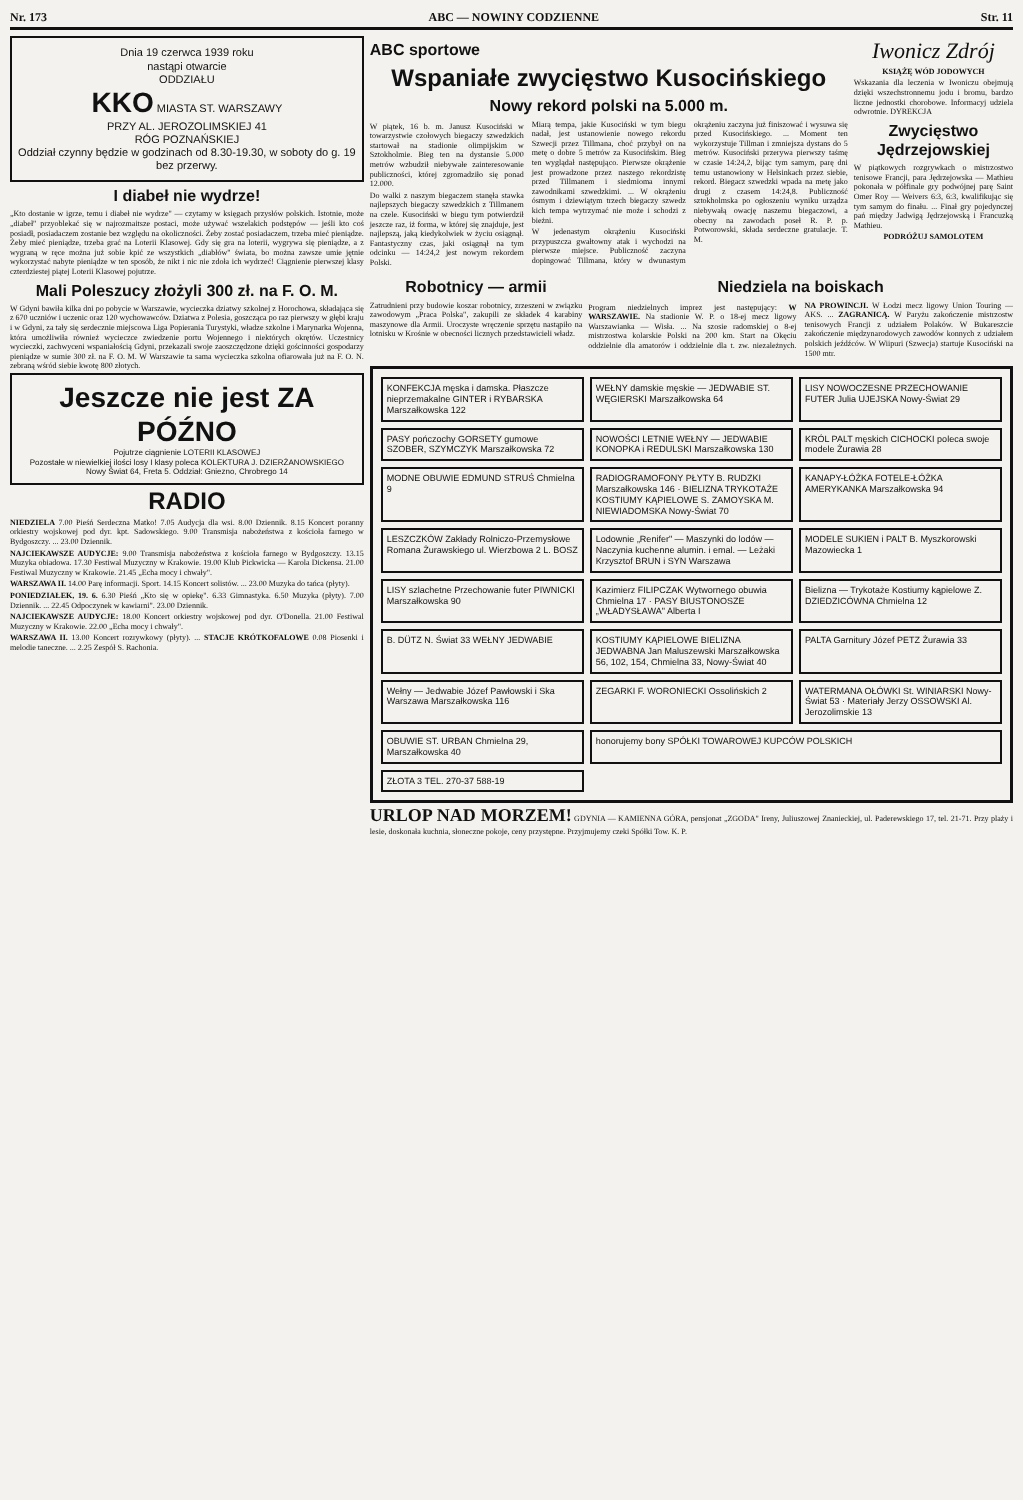Nr. 173 ABC — NOWINY CODZIENNE Str. 11
Dnia 19 czerwca 1939 roku
nastąpi otwarcie
ODDZIAŁU
KKO MIASTA ST. WARSZAWY
PRZY AL. JEROZOLIMSKIEJ 41
RÓG POZNAŃSKIEJ
Oddział czynny będzie w godzinach od 8.30-19.30, w soboty do g. 19
bez przerwy.
I diabeł nie wydrze!
„Kto dostanie w igrze, temu i diabeł nie wydrze" — czytamy w księgach przysłów polskich. Istotnie, może „diabeł" przyoblekać się w najrozmaitsze postaci, może używać wszelakich podstępów — jeśli kto coś posiadł, posiadaczem zostanie bez względu na okoliczności. Żeby zostać posiadaczem, trzeba mieć pieniądze. Żeby mieć pieniądze, trzeba grać na Loterii Klasowej. Gdy się gra na loterii, wygrywa się pieniądze, a z wygraną w ręce można już sobie kpić ze wszystkich „diabłów" świata, bo można zawsze umie jętnie wykorzystać nabyte pieniądze w ten sposób, że nikt i nic nie zdoła ich wydrzeć! Ciągnienie pierwszej klasy czterdziestej piątej Loterii Klasowej pojutrze.
Mali Poleszucy złożyli 300 zł. na F. O. M.
W Gdyni bawiła kilka dni po pobycie w Warszawie, wycieczka dziatwy szkolnej z Horochowa, składająca się z 670 uczniów i uczenic oraz 120 wychowawców. Dziatwa z Polesia, goszcząca po raz pierwszy w głębi kraju i w Gdyni, za tały się serdecznie miejscowa Liga Popierania Turystyki, władze szkolne i Marynarka Wojenna, która umożliwiła również wycieczce zwiedzenie portu Wojennego i niektórych okrętów. Uczestnicy wycieczki, zachwyceni wspaniałością Gdyni, przekazali swoje zaoszczędzone dzięki gościnności gospodarzy pieniądze w sumie 300 zł. na F. O. M. W Warszawie ta sama wycieczka szkolna ofiarowała już na F. O. N. zebraną wśród siebie kwotę 800 złotych.
Jeszcze nie jest ZA PÓŹNO
Pojutrze ciągnienie LOTERII KLASOWEJ
Pozostałe w niewielkiej ilości losy I klasy poleca KOLEKTURA J. DZIERŻANOWSKIEGO
Nowy Świat 64, Freta 5. Oddział: Gniezno, Chrobrego 14
RADIO
NIEDZIELA 7.00 Pieśń Serdeczna Matko! 7.05 Audycja dla wsi. 8.00 Dziennik. 8.15 Koncert poranny orkiestry wojskowej pod dyr. kpt. Sadowskiego. 9.00 Transmisja nabożeństwa z kościoła farnego w Bydgoszczy. ... 23.00 Dziennik.
NAJCIEKAWSZE AUDYCJE: 9.00 Transmisja nabożeństwa z kościoła farnego w Bydgoszczy. 13.15 Muzyka obiadowa. 17.30 Festiwal Muzyczny w Krakowie. 19.00 Klub Pickwicka — Karola Dickensa. 21.00 Festiwal Muzyczny w Krakowie. 21.45 „Echa mocy i chwały".
WARSZAWA II. 14.00 Parę informacji. Sport. 14.15 Koncert solistów. ... 23.00 Muzyka do tańca (płyty).
PONIEDZIAŁEK, 19. 6. 6.30 Pieśń „Kto się w opiekę". 6.33 Gimnastyka. 6.50 Muzyka (płyty). 7.00 Dziennik. ... 22.45 Odpoczynek w kawiarni". 23.00 Dziennik.
NAJCIEKAWSZE AUDYCJE: 18.00 Koncert orkiestry wojskowej pod dyr. O'Donella. 21.00 Festiwal Muzyczny w Krakowie. 22.00 „Echa mocy i chwały".
WARSZAWA II. 13.00 Koncert rozrywkowy (płyty). ... STACJE KRÓTKOFALOWE 0.08 Piosenki i melodie taneczne. ... 2.25 Zespół S. Rachonia.
ABC sportowe
Wspaniałe zwycięstwo Kusocińskiego
Nowy rekord polski na 5.000 m.
W piątek, 16 b. m. Janusz Kusociński w towarzystwie czołowych biegaczy szwedzkich startował na stadionie olimpijskim w Sztokholmie. Bieg ten na dystansie 5.000 metrów wzbudził niebywałe zainteresowanie publiczności, której zgromadziło się ponad 12.000.
Do walki z naszym biegaczem stanęła stawka najlepszych biegaczy szwedzkich z Tillmanem na czele. Kusociński w biegu tym potwierdził jeszcze raz, iż forma, w której się znajduje, jest najlepszą, jaką kiedykolwiek w życiu osiągnął. Fantastyczny czas, jaki osiągnął na tym odcinku — 14:24,2 jest nowym rekordem Polski.
Miarą tempa, jakie Kusociński w tym biegu nadał, jest ustanowienie nowego rekordu Szwecji przez Tillmana, choć przybył on na metę o dobre 5 metrów za Kusocińskim. Bieg ten wyglądał następująco. Pierwsze okrążenie jest prowadzone przez naszego rekordzistę przed Tillmanem i siedmioma innymi zawodnikami szwedzkimi. ... W okrążeniu ósmym i dziewiątym trzech biegaczy szwedz kich tempa wytrzymać nie może i schodzi z bieżni.
W jedenastym okrążeniu Kusociński przypuszcza gwałtowny atak i wychodzi na pierwsze miejsce. Publiczność zaczyna dopingować Tillmana, który w dwunastym okrążeniu zaczyna już finiszować i wysuwa się przed Kusocińskiego. ... Moment ten wykorzystuje Tillman i zmniejsza dystans do 5 metrów. Kusociński przerywa pierwszy taśmę w czasie 14:24,2, bijąc tym samym, parę dni temu ustanowiony w Helsinkach przez siebie, rekord. Biegacz szwedzki wpada na metę jako drugi z czasem 14:24,8. Publiczność sztokholmska po ogłoszeniu wyniku urządza niebywałą owację naszemu biegaczowi, a obecny na zawodach poseł R. P. p. Potworowski, składa serdeczne gratulacje. T. M.
Iwonicz Zdrój
KSIĄŻĘ WÓD JODOWYCH
Wskazania dla leczenia w Iwoniczu obejmują dzięki wszechstronnemu jodu i bromu, bardzo liczne jednostki chorobowe. Informacyj udziela odwrotnie. DYREKCJA
Zwycięstwo Jędrzejowskiej
W piątkowych rozgrywkach o mistrzostwo tenisowe Francji, para Jędrzejowska — Mathieu pokonała w półfinale gry podwójnej parę Saint Omer Roy — Weivers 6:3, 6:3, kwalifikując się tym samym do finału. ... Finał gry pojedynczej pań między Jadwigą Jędrzejowską i Francuzką Mathieu.
PODRÓŻUJ SAMOLOTEM
Robotnicy — armii
Zatrudnieni przy budowie koszar robotnicy, zrzeszeni w związku zawodowym „Praca Polska", zakupili ze składek 4 karabiny maszynowe dla Armii. Uroczyste wręczenie sprzętu nastąpiło na lotnisku w Krośnie w obecności licznych przedstawicieli władz.
Niedziela na boiskach
Program niedzielnych imprez jest następujący: W WARSZAWIE. Na stadionie W. P. o 18-ej mecz ligowy Warszawianka — Wisła. ... Na szosie radomskiej o 8-ej mistrzostwa kolarskie Polski na 200 km. Start na Okęciu oddzielnie dla amatorów i oddzielnie dla t. zw. niezależnych. NA PROWINCJI. W Łodzi mecz ligowy Union Touring — AKS. ... ZAGRANICĄ. W Paryżu zakończenie mistrzostw tenisowych Francji z udziałem Polaków. W Bukareszcie zakończenie międzynarodowych zawodów konnych z udziałem polskich jeźdźców. W Wiipuri (Szwecja) startuje Kusociński na 1500 mtr.
KONFEKCJA męska i damska. Płaszcze nieprzemakalne GINTER i RYBARSKA Marszałkowska 122
WEŁNY damskie męskie — JEDWABIE ST. WĘGIERSKI Marszałkowska 64
LISY NOWOCZESNE PRZECHOWANIE FUTER Julia UJEJSKA Nowy-Świat 29
PASY pończochy GORSETY gumowe SZOBER, SZYMCZYK Marszałkowska 72
NOWOŚCI LETNIE WEŁNY — JEDWABIE KONOPKA i REDULSKI Marszałkowska 130
KRÓL PALT męskich CICHOCKI poleca swoje modele Żurawia 28
MODNE OBUWIE EDMUND STRUŚ Chmielna 9
RADIOGRAMOFONY PŁYTY B. RUDZKI Marszałkowska 146 · BIELIZNA TRYKOTAŻE KOSTIUMY KĄPIELOWE S. ZAMOYSKA M. NIEWIADOMSKA Nowy-Świat 70
KANAPY-ŁÓŻKA FOTELE-ŁÓŻKA AMERYKANKA Marszałkowska 94
LESZCZKÓW Zakłady Rolniczo-Przemysłowe Romana Żurawskiego ul. Wierzbowa 2 L. BOSZ
Lodownie „Renifer" — Maszynki do lodów — Naczynia kuchenne alumin. i emal. — Leżaki Krzysztof BRUN i SYN Warszawa
MODELE SUKIEN i PALT B. Myszkorowski Mazowiecka 1
LISY szlachetne Przechowanie futer PIWNICKI Marszałkowska 90
Kazimierz FILIPCZAK Wytwornego obuwia Chmielna 17 · PASY BIUSTONOSZE „WŁADYSŁAWA" Alberta I
Bielizna — Trykotaże Kostiumy kąpielowe Z. DZIEDZICÓWNA Chmielna 12
B. DÜTZ N. Świat 33 WEŁNY JEDWABIE
KOSTIUMY KĄPIELOWE BIELIZNA JEDWABNA Jan Maluszewski Marszałkowska 56, 102, 154, Chmielna 33, Nowy-Świat 40
PALTA Garnitury Józef PETZ Żurawia 33
Wełny — Jedwabie Józef Pawłowski i Ska Warszawa Marszałkowska 116
ZEGARKI F. WORONIECKI Ossolińskich 2
WATERMANA OŁÓWKI St. WINIARSKI Nowy-Świat 53 · Materiały Jerzy OSSOWSKI Al. Jerozolimskie 13
OBUWIE ST. URBAN Chmielna 29, Marszałkowska 40
honorujemy bony SPÓŁKI TOWAROWEJ KUPCÓW POLSKICH
ZŁOTA 3 TEL. 270-37 588-19
URLOP NAD MORZEM! GDYNIA — KAMIENNA GÓRA, pensjonat „ZGODA" Ireny, Juliuszowej Znanieckiej, ul. Paderewskiego 17, tel. 21-71. Przy plaży i lesie, doskonała kuchnia, słoneczne pokoje, ceny przystępne. Przyjmujemy czeki Spółki Tow. K. P.